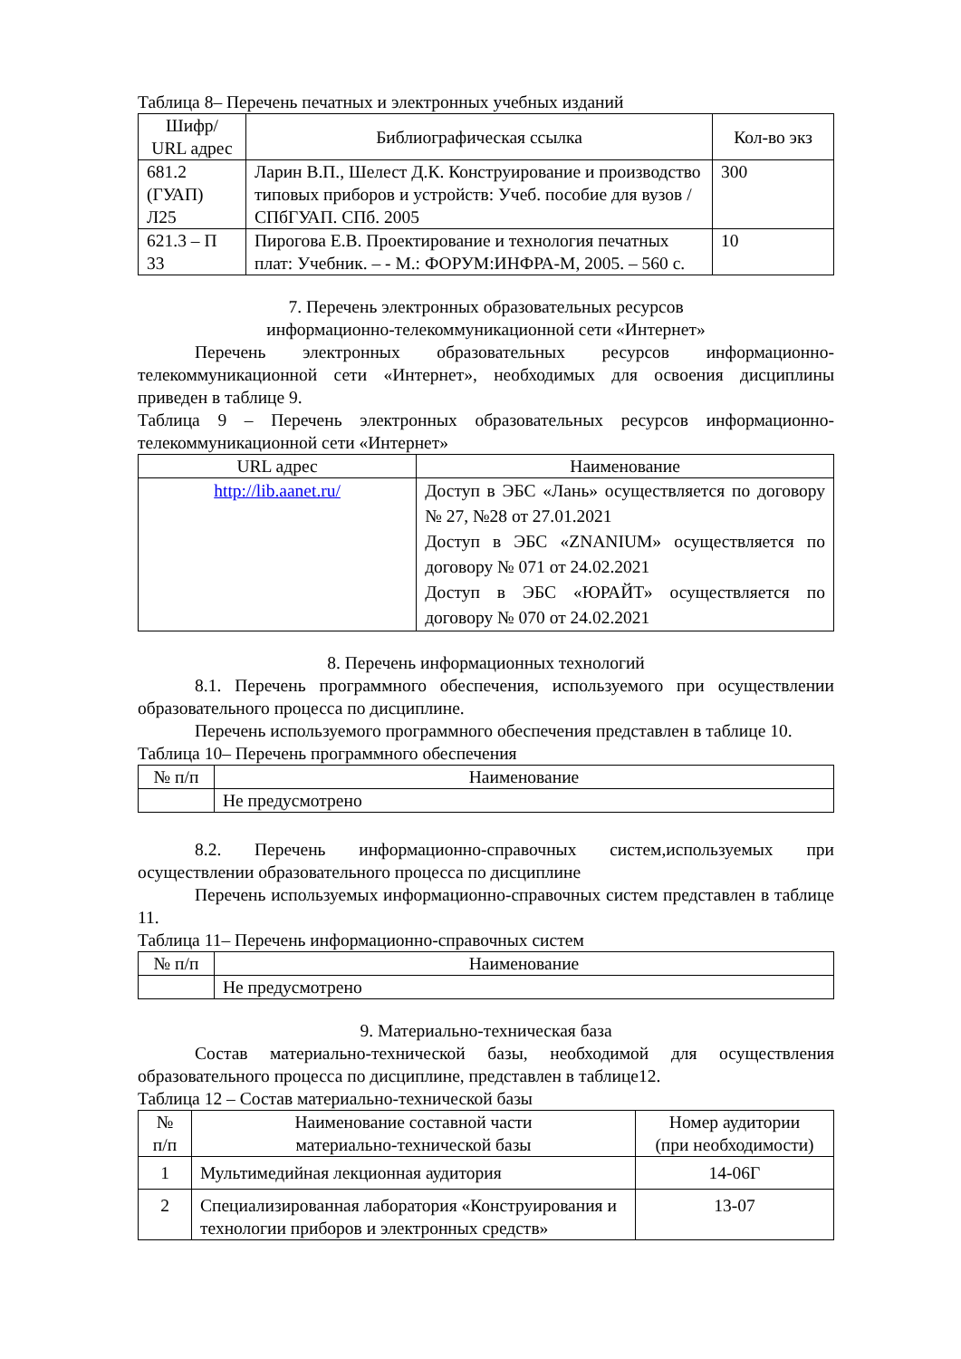Таблица 8– Перечень печатных и электронных учебных изданий
| Шифр/ URL адрес | Библиографическая ссылка | Кол-во экз |
| --- | --- | --- |
| 681.2 (ГУАП) Л25 | Ларин В.П., Шелест Д.К. Конструирование и производство типовых приборов и устройств: Учеб. пособие для вузов / СПбГУАП. СПб. 2005 | 300 |
| 621.3 – П 33 | Пирогова Е.В. Проектирование и технология печатных плат: Учебник. – - М.: ФОРУМ:ИНФРА-М, 2005. – 560 с. | 10 |
7. Перечень электронных образовательных ресурсов
информационно-телекоммуникационной сети «Интернет»
Перечень электронных образовательных ресурсов информационно-телекоммуникационной сети «Интернет», необходимых для освоения дисциплины приведен в таблице 9.
Таблица 9 – Перечень электронных образовательных ресурсов информационно-телекоммуникационной сети «Интернет»
| URL адрес | Наименование |
| --- | --- |
| http://lib.aanet.ru/ | Доступ в ЭБС «Лань» осуществляется по договору № 27, №28 от 27.01.2021 Доступ в ЭБС «ZNANIUM» осуществляется по договору № 071 от 24.02.2021 Доступ в ЭБС «ЮРАЙТ» осуществляется по договору № 070 от 24.02.2021 |
8. Перечень информационных технологий
8.1. Перечень программного обеспечения, используемого при осуществлении образовательного процесса по дисциплине.
Перечень используемого программного обеспечения представлен в таблице 10.
Таблица 10– Перечень программного обеспечения
| № п/п | Наименование |
| --- | --- |
| | Не предусмотрено |
8.2. Перечень информационно-справочных систем,используемых при осуществлении образовательного процесса по дисциплине
Перечень используемых информационно-справочных систем представлен в таблице 11.
Таблица 11– Перечень информационно-справочных систем
| № п/п | Наименование |
| --- | --- |
| | Не предусмотрено |
9. Материально-техническая база
Состав материально-технической базы, необходимой для осуществления образовательного процесса по дисциплине, представлен в таблице12.
Таблица 12 – Состав материально-технической базы
| № п/п | Наименование составной части материально-технической базы | Номер аудитории (при необходимости) |
| --- | --- | --- |
| 1 | Мультимедийная лекционная аудитория | 14-06Г |
| 2 | Специализированная лаборатория «Конструирования и технологии приборов и электронных средств» | 13-07 |